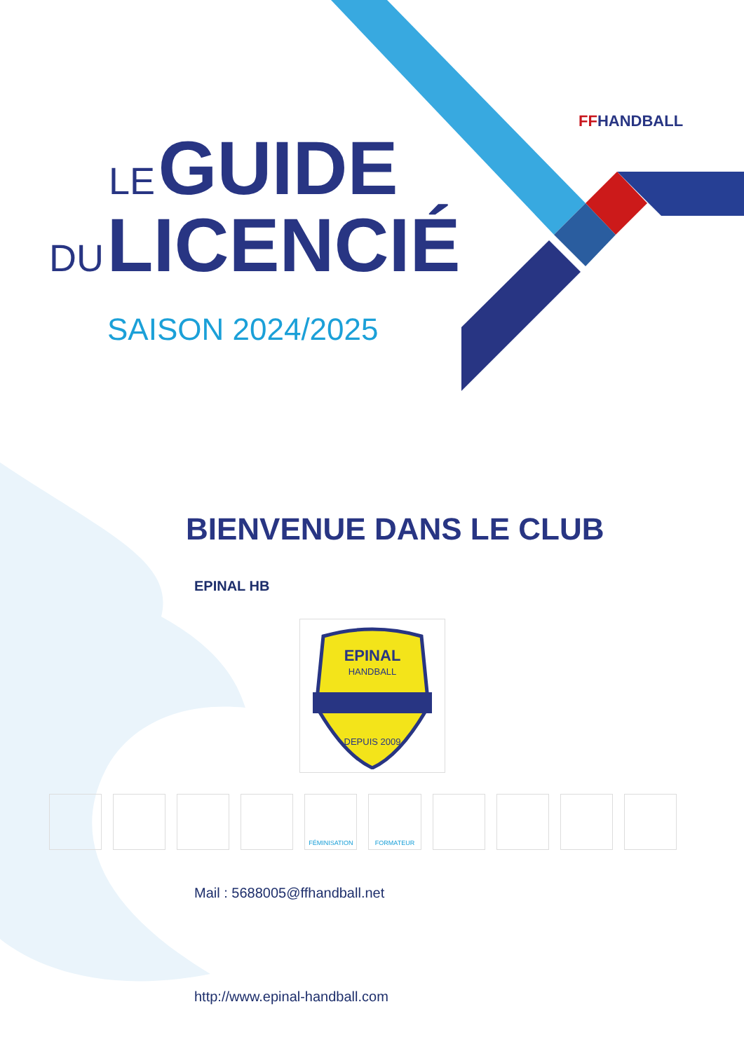FFHANDBALL
LE GUIDE
DU LICENCIÉ
SAISON 2024/2025
BIENVENUE DANS LE CLUB
EPINAL HB
EPINAL
HANDBALL
DEPUIS 2009
FÉMINISATION FORMATEUR
Mail : 5688005@ffhandball.net
http://www.epinal-handball.com